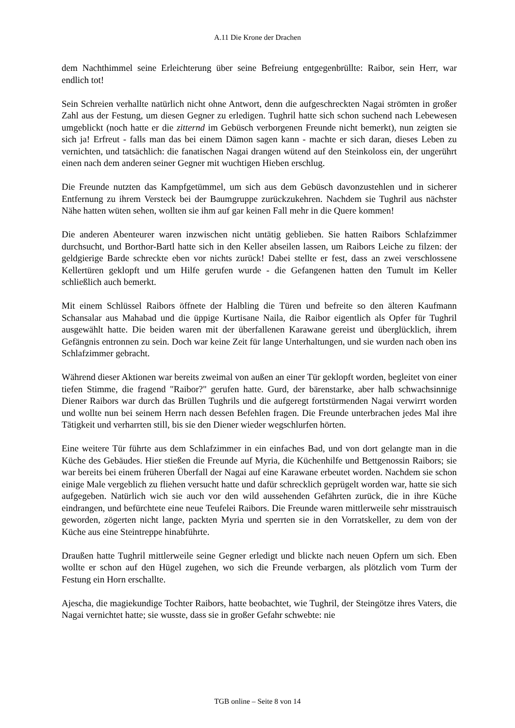A.11 Die Krone der Drachen
dem Nachthimmel seine Erleichterung über seine Befreiung entgegenbrüllte: Raibor, sein Herr, war endlich tot!
Sein Schreien verhallte natürlich nicht ohne Antwort, denn die aufgeschreckten Nagai strömten in großer Zahl aus der Festung, um diesen Gegner zu erledigen. Tughril hatte sich schon suchend nach Lebewesen umgeblickt (noch hatte er die zitternd im Gebüsch verborgenen Freunde nicht bemerkt), nun zeigten sie sich ja! Erfreut - falls man das bei einem Dämon sagen kann - machte er sich daran, dieses Leben zu vernichten, und tatsächlich: die fanatischen Nagai drangen wütend auf den Steinkoloss ein, der ungerührt einen nach dem anderen seiner Gegner mit wuchtigen Hieben erschlug.
Die Freunde nutzten das Kampfgetümmel, um sich aus dem Gebüsch davonzustehlen und in sicherer Entfernung zu ihrem Versteck bei der Baumgruppe zurückzukehren. Nachdem sie Tughril aus nächster Nähe hatten wüten sehen, wollten sie ihm auf gar keinen Fall mehr in die Quere kommen!
Die anderen Abenteurer waren inzwischen nicht untätig geblieben. Sie hatten Raibors Schlafzimmer durchsucht, und Borthor-Bartl hatte sich in den Keller abseilen lassen, um Raibors Leiche zu filzen: der geldgierige Barde schreckte eben vor nichts zurück! Dabei stellte er fest, dass an zwei verschlossene Kellertüren geklopft und um Hilfe gerufen wurde - die Gefangenen hatten den Tumult im Keller schließlich auch bemerkt.
Mit einem Schlüssel Raibors öffnete der Halbling die Türen und befreite so den älteren Kaufmann Schansalar aus Mahabad und die üppige Kurtisane Naila, die Raibor eigentlich als Opfer für Tughril ausgewählt hatte. Die beiden waren mit der überfallenen Karawane gereist und überglücklich, ihrem Gefängnis entronnen zu sein. Doch war keine Zeit für lange Unterhaltungen, und sie wurden nach oben ins Schlafzimmer gebracht.
Während dieser Aktionen war bereits zweimal von außen an einer Tür geklopft worden, begleitet von einer tiefen Stimme, die fragend "Raibor?" gerufen hatte. Gurd, der bärenstarke, aber halb schwachsinnige Diener Raibors war durch das Brüllen Tughrils und die aufgeregt fortstürmenden Nagai verwirrt worden und wollte nun bei seinem Herrn nach dessen Befehlen fragen. Die Freunde unterbrachen jedes Mal ihre Tätigkeit und verharrten still, bis sie den Diener wieder wegschlurfen hörten.
Eine weitere Tür führte aus dem Schlafzimmer in ein einfaches Bad, und von dort gelangte man in die Küche des Gebäudes. Hier stießen die Freunde auf Myria, die Küchenhilfe und Bettgenossin Raibors; sie war bereits bei einem früheren Überfall der Nagai auf eine Karawane erbeutet worden. Nachdem sie schon einige Male vergeblich zu fliehen versucht hatte und dafür schrecklich geprügelt worden war, hatte sie sich aufgegeben. Natürlich wich sie auch vor den wild aussehenden Gefährten zurück, die in ihre Küche eindrangen, und befürchtete eine neue Teufelei Raibors. Die Freunde waren mittlerweile sehr misstrauisch geworden, zögerten nicht lange, packten Myria und sperrten sie in den Vorratskeller, zu dem von der Küche aus eine Steintreppe hinabführte.
Draußen hatte Tughril mittlerweile seine Gegner erledigt und blickte nach neuen Opfern um sich. Eben wollte er schon auf den Hügel zugehen, wo sich die Freunde verbargen, als plötzlich vom Turm der Festung ein Horn erschallte.
Ajescha, die magiekundige Tochter Raibors, hatte beobachtet, wie Tughril, der Steingötze ihres Vaters, die Nagai vernichtet hatte; sie wusste, dass sie in großer Gefahr schwebte: nie
TGB online – Seite 8 von 14